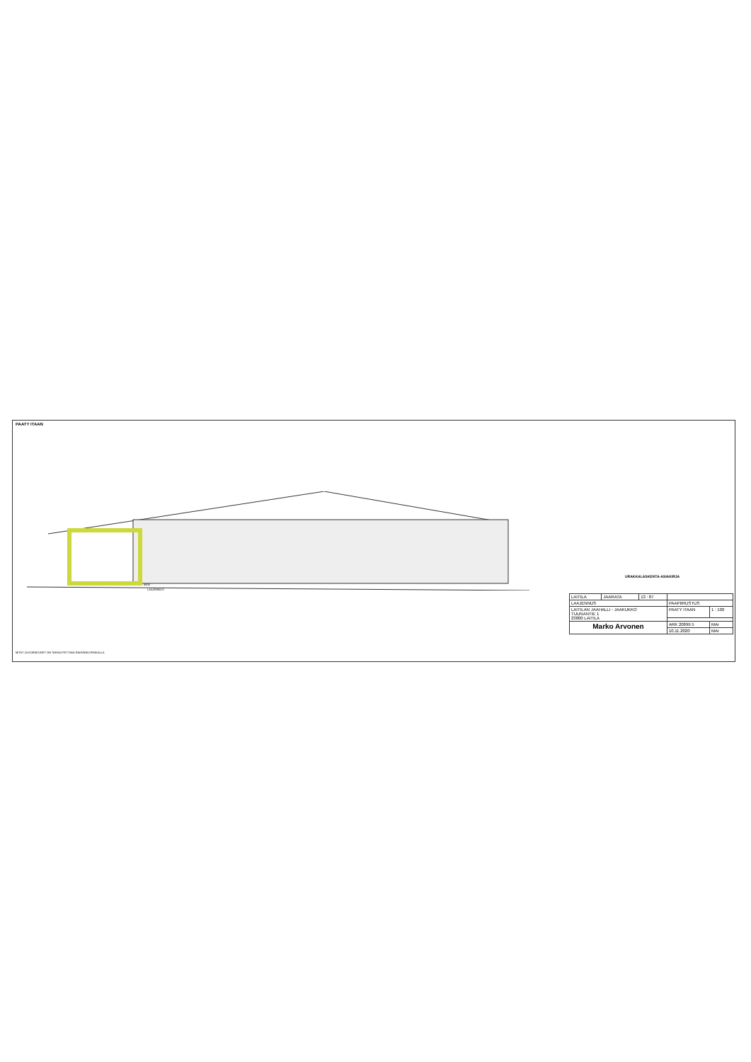PAATY ITAAN
6800
LAAJENNUS
MITAT JA KORKEUDET ON TARKASTETTAVA RAKENNUSPAIKALLA
URAKKALASKENTA-ASIAKIRJA
| LAITILA | JAARATA | 13 : 87 | | |
| LAAJENNUS | | | PAAPIIRUSTUS | |
| LAITILAN JAAHALLI - JAAKUKKO TUUNANTIE 1 23800 LAITILA | | | PAATY ITAAN | 1 : 100 |
| Marko Arvonen | | | ARK 20899 5 | MAr |
| | | | 10.11.2020 | MAr |